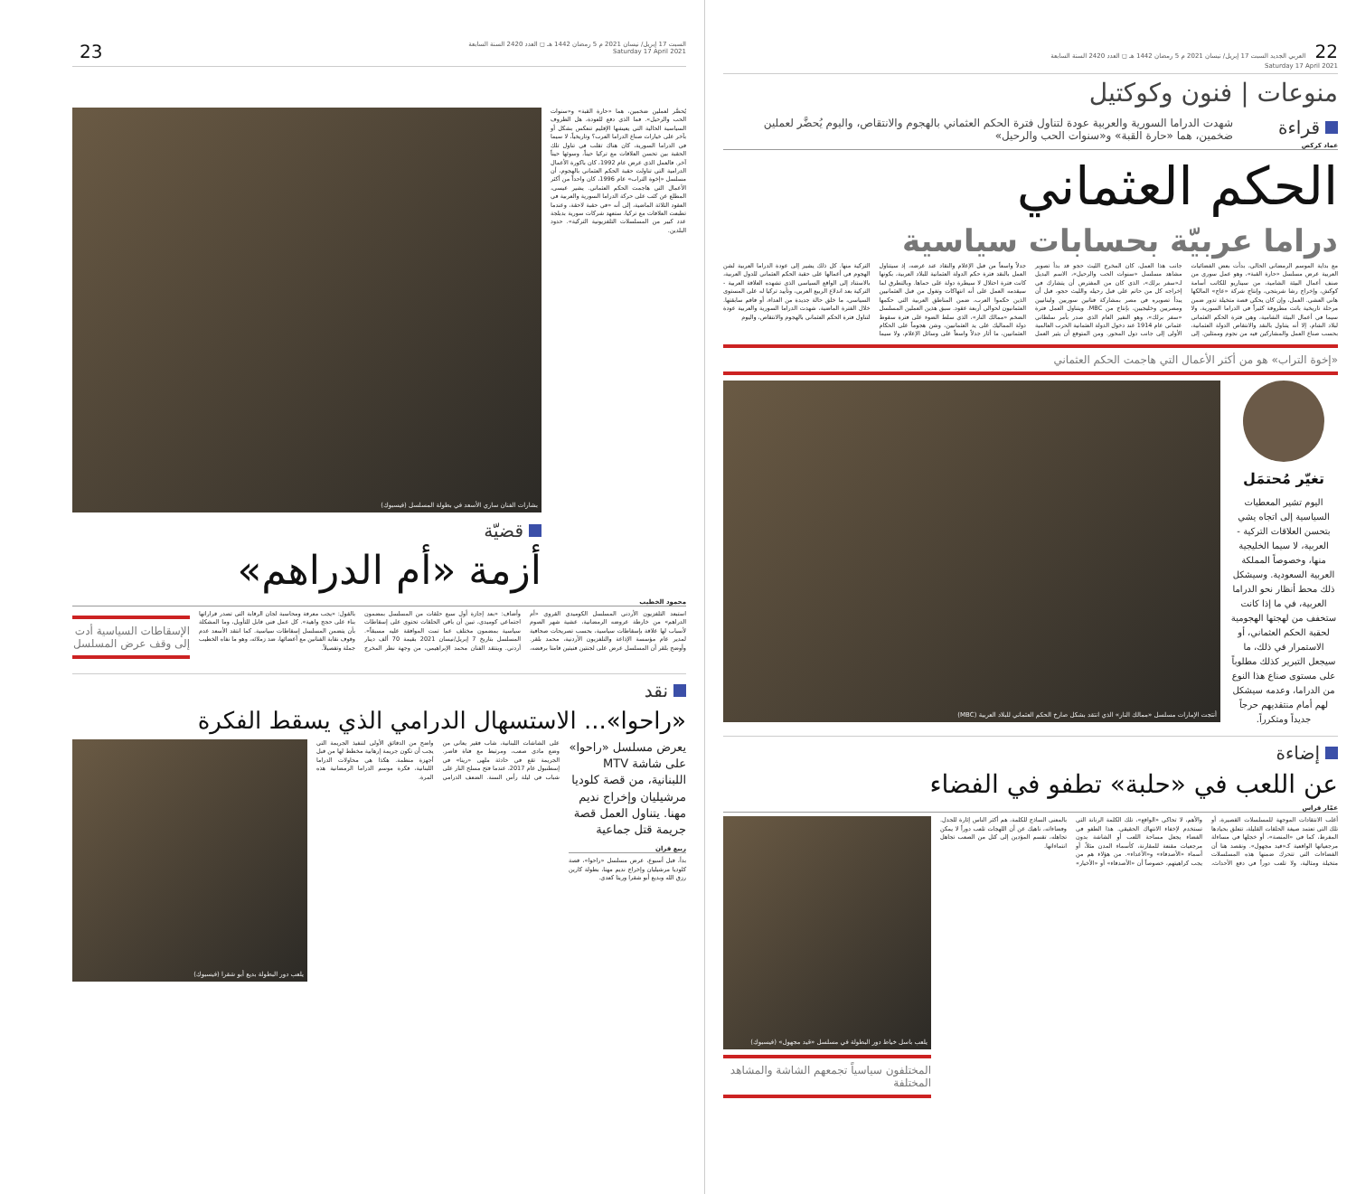22 العربي الجديد السبت 17 إبريل/ نيسان 2021 م 5 رمضان 1442 هـ ◻ العدد 2420 السنة السابعة
Saturday 17 April 2021
منوعات | فنون وكوكتيل
قراءة
شهدت الدراما السورية والعربية عودة لتناول فترة الحكم العثماني بالهجوم والانتقاص، واليوم يُحضَّر لعملين ضخمين، هما «حارة القبة» و«سنوات الحب والرحيل»
عماد كركص
الحكم العثماني
دراما عربيّة بحسابات سياسية
مع بداية الموسم الرمضاني الحالي، بدأت بعض الفضائيات العربية عرض مسلسل «حارة القبة»، وهو عمل سوري من صنف أعمال البيئة الشامية، من سيناريو للكاتب أسامة كوكش، وإخراج رشا شربتجي، وإنتاج شركة «عاج» المالكها هاني العشي. العمل، وإن كان يحكي قصة متخيلة تدور ضمن مرحلة تاريخية باتت مطروقة كثيراً في الدراما السورية، ولا سيما في أعمال البيئة الشامية، وهي فترة الحكم العثماني لبلاد الشام، إلا أنه يتناول بالنقد والانتقاص الدولة العثمانية، بحسب صناع العمل والمشاركين فيه من نجوم وممثلين. إلى جانب هذا العمل، كان المخرج الليث حجو قد بدأ تصوير مشاهد مسلسل «سنوات الحب والرحيل»، الاسم البديل لـ«سفر برلك»، الذي كان من المفترض أن يتشارك في إخراجه كل من حاتم علي قبل رحيله والليث حجو، قبل أن يبدأ تصويره في مصر بمشاركة فنانين سوريين ولبنانيين ومصريين وخليجيين، بإنتاج من MBC. ويتناول العمل فترة «سفر برلك»، وهو النفير العام الذي صدر بأمر سلطاني عثماني عام 1914 عند دخول الدولة العثمانية الحرب العالمية الأولى إلى جانب دول المحور. ومن المتوقع أن يثير العمل جدلاً واسعاً من قبل الإعلام والنقاد عند عرضه، إذ سيتناول العمل بالنقد فترة حكم الدولة العثمانية للبلاد العربية، بكونها كانت فترة احتلال لا سيطرة دولة على حماها. وبالتطرق لما سيقدمه العمل على أنه انتهاكات وتغول من قبل العثمانيين الذين حكموا العرب، ضمن المناطق العربية التي حكمها العثمانيون لحوالي أربعة عقود. سبق هذين العملين المسلسل الضخم «ممالك النار»، الذي سلط الضوء على فترة سقوط دولة المماليك على يد العثمانيين، وشن هجوماً على الحكام العثمانيين، ما أثار جدلاً واسعاً على وسائل الإعلام، ولا سيما التركية منها. كل ذلك يشير إلى عودة الدراما العربية لشن الهجوم في أعمالها على حقبة الحكم العثماني للدول العربية، بالاستناد إلى الواقع السياسي الذي تشهده العلاقة العربية - التركية بعد اندلاع الربيع العربي، وتأييد تركيا له على المستوى السياسي، ما خلق حالة جديدة من العداء، أو فاقم سابقتها. خلال الفترة الماضية، شهدت الدراما السورية والعربية عودة لتناول فترة الحكم العثماني بالهجوم والانتقاص، واليوم
«إخوة التراب» هو من أكثر الأعمال التي هاجمت الحكم العثماني
تغيّر مُحتمَل
اليوم تشير المعطيات السياسية إلى اتجاه يشي بتحسن العلاقات التركية - العربية، لا سيما الخليجية منها، وخصوصاً المملكة العربية السعودية. وسيشكل ذلك محط أنظار نحو الدراما العربية، في ما إذا كانت ستخفف من لهجتها الهجومية لحقبة الحكم العثماني، أو الاستمرار في ذلك، ما سيجعل التبرير كذلك مطلوباً على مستوى صناع هذا النوع من الدراما، وعدمه سيشكل لهم أمام منتقديهم حرجاً جديداً ومتكرراً.
أنتجت الإمارات مسلسل «ممالك النار» الذي انتقد بشكل صارخ الحكم العثماني للبلاد العربية (MBC)
إضاءة
عن اللعب في «حلبة» تطفو في الفضاء
عمّار فراس
أغلب الانتقادات الموجهة للمسلسلات القصيرة، أو تلك التي تعتمد صيغة الحلقات القليلة، تتعلق بحيادها المفرط، كما في «المنصة»، أو خجلها في مساءلة مرجعياتها الواقعية كـ«قيد مجهول». ونقصد هنا أن الفضاءات التي تتحرك ضمنها هذه المسلسلات متخيلة ومثالية، ولا تلعب دوراً في دفع الأحداث، والأهم، لا تحاكي «الواقع»، تلك الكلمة الرنانة التي تستخدم لإخفاء الانتهاك الحقيقي. هذا الطفو في الفضاء يجعل مساحة اللعب أو الشاشة بدون مرجعيات مقنعة للمقارنة، كأسماء المدن مثلاً، أو أسماء «الأصدقاء» و«الأعداء». من هؤلاء هم من يجب كراهيتهم، خصوصاً أن «الأصدقاء» أو «الأخيار» بالمعنى الساذج للكلمة، هم أكثر الناس إثارة للجدل. وفضاءاته، ناهيك عن أن اللهجات تلعب دوراً لا يمكن تجاهله، تقسم المؤدين إلى كتل من الصعب تجاهل انتماءاتها.
يلعب باسل خياط دور البطولة في مسلسل «قيد مجهول» (فيسبوك)
المختلفون سياسياً تجمعهم الشاشة والمشاهد المختلفة
السبت 17 إبريل/ نيسان 2021 م 5 رمضان 1442 هـ ◻ العدد 2420 السنة السابعة
Saturday 17 April 2021
23
يُحضَّر لعملين ضخمين، هما «حارة القبة» و«سنوات الحب والرحيل». فما الذي دفع للعودة، هل الظروف السياسية الحالية التي يعيشها الإقليم تنعكس بشكل أو بآخر على خيارات صناع الدراما العرب؟ وتاريخياً، لا سيما في الدراما السورية، كان هناك تقلب في تناول تلك الحقبة بين تحسن العلاقات مع تركيا حيناً، وسوئها حيناً آخر. فالعمل الذي عرض عام 1992، كان باكورة الأعمال الدرامية التي تناولت حقبة الحكم العثماني بالهجوم، أن مسلسل «إخوة التراب» عام 1996، كان واحداً من أكثر الأعمال التي هاجمت الحكم العثماني. يشير عيسى، المطلع عن كثب على حركة الدراما السورية والعربية في العقود الثلاثة الماضية، إلى أنه «في حقبة لاحقة، وعندما تطبعت العلاقات مع تركيا، ستعهد شركات سورية بدبلجة عدد كبير من المسلسلات التلفزيونية التركية». حدود البلدين.
بشارات الفنان ساري الأسعد في بطولة المسلسل (فيسبوك)
قضيّة
أزمة «أم الدراهم»
محمود الخطيب
استبعد التلفزيون الأردني المسلسل الكوميدي القروي «أم الدراهم» من خارطة عروضه الرمضانية، عشية شهر الصوم لأسباب لها علاقة بإسقاطات سياسية، بحسب تصريحات صحافية لمدير عام مؤسسة الإذاعة والتلفزيون الأردنية، محمد بلقر. وأوضح بلقر أن المسلسل عرض على لجنتين فنيتين قامتا برفضه، وأضاف: «بعد إجازة أول سبع حلقات من المسلسل بمضمون اجتماعي كوميدي، تبين أن باقي الحلقات تحتوي على إسقاطات سياسية بمضمون مختلف عما تمت الموافقة عليه مسبقاً». المسلسل بتاريخ 7 إبريل/نيسان 2021 بقيمة 70 ألف دينار أردني. وينتقد الفنان محمد الإبراهيمي، من وجهة نظر المخرج بالقول: «يجب معرفة ومحاسبة لجان الرقابة التي تصدر قراراتها بناء على حجج واهية». كل عمل فني قابل للتأويل، وما المشكلة بأن يتضمن المسلسل إسقاطات سياسية. كما انتقد الأسعد عدم وقوف نقابة الفنانين مع أعضائها، ضد زملائه، وهو ما نفاه الخطيب جملة وتفصيلاً.
الإسقاطات السياسية أدت إلى وقف عرض المسلسل
نقد
«راحوا»... الاستسهال الدرامي الذي يسقط الفكرة
يعرض مسلسل «راحوا» على شاشة MTV اللبنانية، من قصة كلوديا مرشيليان وإخراج نديم مهنا. يتناول العمل قصة جريمة قتل جماعية
ربيع فران
بدأ، قبل أسبوع، عرض مسلسل «راحوا»، قصة كلوديا مرشيليان وإخراج نديم مهنا، بطولة كارين رزق الله وبديع أبو شقرا وريتا كعدي.
على الشاشات اللبنانية، شاب فقير يعاني من وضع مادي صعب، ومرتبط مع فتاة قاصر. الجريمة تقع في حادثة ملهى «رينا» في إسطنبول عام 2017، عندما فتح مسلح النار على شباب في ليلة رأس السنة. الضعف الدرامي واضح من الدقائق الأولى لتنفيذ الجريمة التي يجب أن تكون جريمة إرهابية مخطط لها من قبل أجهزة منظمة. هكذا هي محاولات الدراما اللبنانية، فكرة موسم الدراما الرمضانية هذه المرة.
يلعب دور البطولة بديع أبو شقرا (فيسبوك)